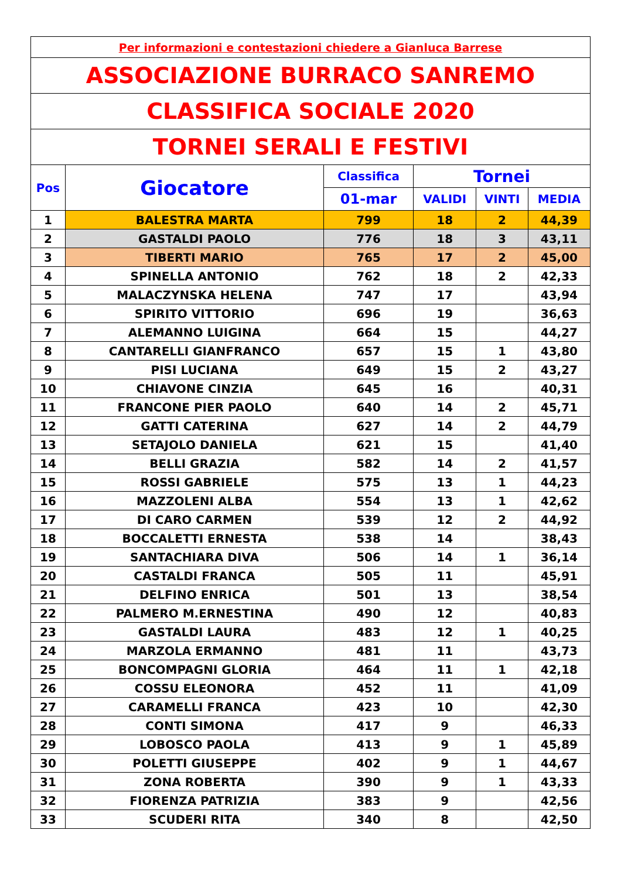| Per informazioni e contestazioni chiedere a Gianluca Barrese | | | | | |
| ASSOCIAZIONE BURRACO SANREMO | | | | | |
| CLASSIFICA SOCIALE 2020 | | | | | |
| TORNEI SERALI E FESTIVI | | | | | |
| Pos | Giocatore | Classifica | Tornei | | |
| | | 01-mar | VALIDI | VINTI | MEDIA |
| 1 | BALESTRA MARTA | 799 | 18 | 2 | 44,39 |
| 2 | GASTALDI PAOLO | 776 | 18 | 3 | 43,11 |
| 3 | TIBERTI MARIO | 765 | 17 | 2 | 45,00 |
| 4 | SPINELLA ANTONIO | 762 | 18 | 2 | 42,33 |
| 5 | MALACZYNSKA HELENA | 747 | 17 | | 43,94 |
| 6 | SPIRITO VITTORIO | 696 | 19 | | 36,63 |
| 7 | ALEMANNO LUIGINA | 664 | 15 | | 44,27 |
| 8 | CANTARELLI GIANFRANCO | 657 | 15 | 1 | 43,80 |
| 9 | PISI LUCIANA | 649 | 15 | 2 | 43,27 |
| 10 | CHIAVONE CINZIA | 645 | 16 | | 40,31 |
| 11 | FRANCONE PIER PAOLO | 640 | 14 | 2 | 45,71 |
| 12 | GATTI CATERINA | 627 | 14 | 2 | 44,79 |
| 13 | SETAJOLO DANIELA | 621 | 15 | | 41,40 |
| 14 | BELLI GRAZIA | 582 | 14 | 2 | 41,57 |
| 15 | ROSSI GABRIELE | 575 | 13 | 1 | 44,23 |
| 16 | MAZZOLENI ALBA | 554 | 13 | 1 | 42,62 |
| 17 | DI CARO CARMEN | 539 | 12 | 2 | 44,92 |
| 18 | BOCCALETTI ERNESTA | 538 | 14 | | 38,43 |
| 19 | SANTACHIARA DIVA | 506 | 14 | 1 | 36,14 |
| 20 | CASTALDI FRANCA | 505 | 11 | | 45,91 |
| 21 | DELFINO ENRICA | 501 | 13 | | 38,54 |
| 22 | PALMERO M.ERNESTINA | 490 | 12 | | 40,83 |
| 23 | GASTALDI LAURA | 483 | 12 | 1 | 40,25 |
| 24 | MARZOLA ERMANNO | 481 | 11 | | 43,73 |
| 25 | BONCOMPAGNI GLORIA | 464 | 11 | 1 | 42,18 |
| 26 | COSSU ELEONORA | 452 | 11 | | 41,09 |
| 27 | CARAMELLI FRANCA | 423 | 10 | | 42,30 |
| 28 | CONTI SIMONA | 417 | 9 | | 46,33 |
| 29 | LOBOSCO PAOLA | 413 | 9 | 1 | 45,89 |
| 30 | POLETTI GIUSEPPE | 402 | 9 | 1 | 44,67 |
| 31 | ZONA ROBERTA | 390 | 9 | 1 | 43,33 |
| 32 | FIORENZA PATRIZIA | 383 | 9 | | 42,56 |
| 33 | SCUDERI RITA | 340 | 8 | | 42,50 |